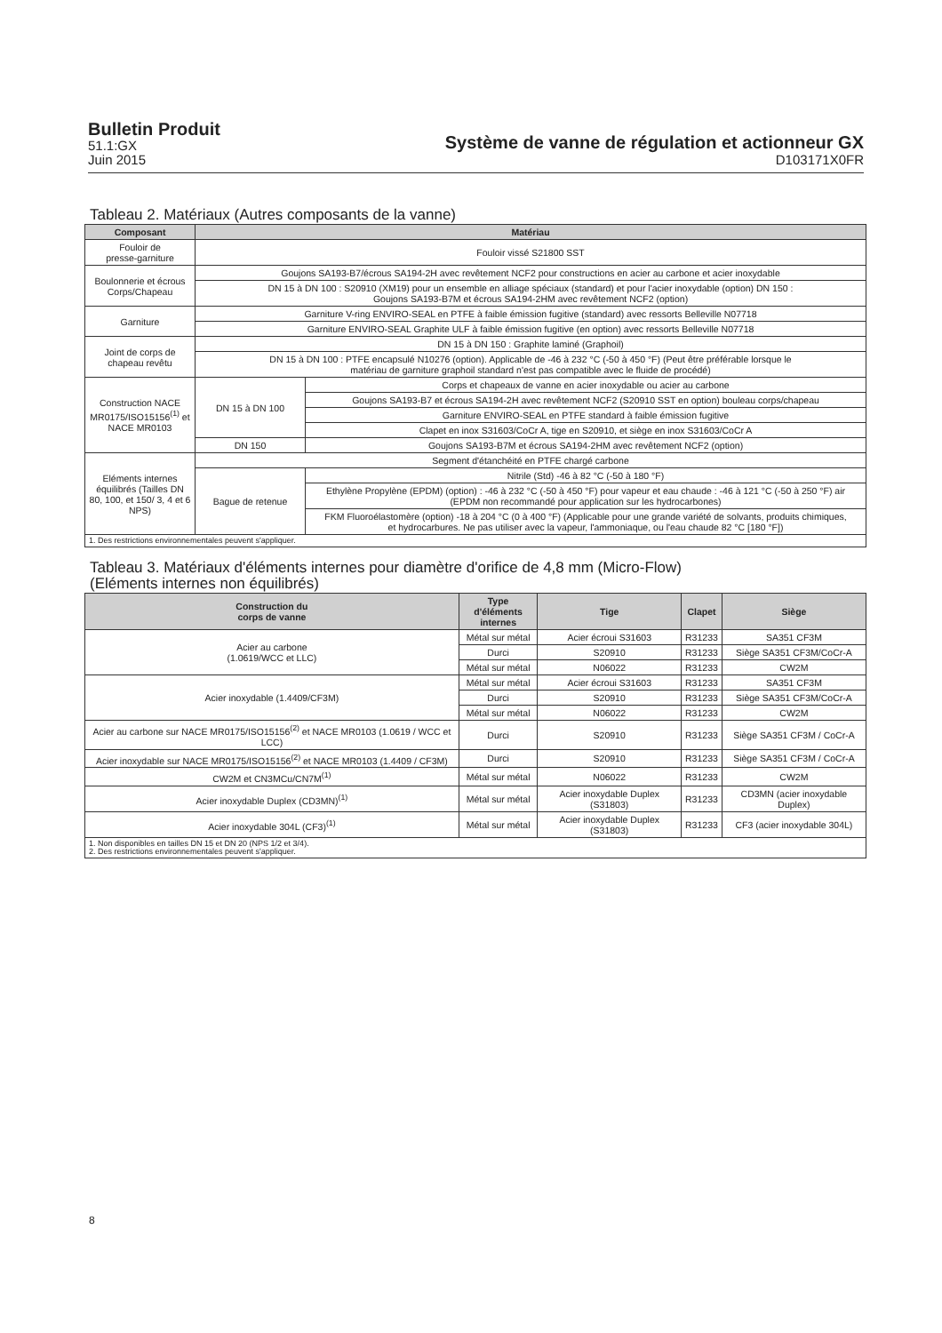Bulletin Produit
51.1:GX
Juin 2015
Système de vanne de régulation et actionneur GX
D103171X0FR
Tableau 2. Matériaux (Autres composants de la vanne)
| Composant | Matériau | |
| --- | --- | --- |
| Fouloir de presse-garniture | Fouloir vissé S21800 SST | |
| Boulonnerie et écrous Corps/Chapeau | Goujons SA193-B7/écrous SA194-2H avec revêtement NCF2 pour constructions en acier au carbone et acier inoxydable | |
| | DN 15 à DN 100 : S20910 (XM19) pour un ensemble en alliage spéciaux (standard) et pour l'acier inoxydable (option) DN 150 : Goujons SA193-B7M et écrous SA194-2HM avec revêtement NCF2 (option) | |
| Garniture | Garniture V-ring ENVIRO-SEAL en PTFE à faible émission fugitive (standard) avec ressorts Belleville N07718 | |
| | Garniture ENVIRO-SEAL Graphite ULF à faible émission fugitive (en option) avec ressorts Belleville N07718 | |
| Joint de corps de chapeau revêtu | DN 15 à DN 150 : Graphite laminé (Graphoil) | |
| | DN 15 à DN 100 : PTFE encapsulé N10276 (option). Applicable de -46 à 232 °C (-50 à 450 °F) (Peut être préférable lorsque le matériau de garniture graphoil standard n'est pas compatible avec le fluide de procédé) | |
| Construction NACE MR0175/ISO15156<sup>(1)</sup> et NACE MR0103 | DN 15 à DN 100 | Corps et chapeaux de vanne en acier inoxydable ou acier au carbone |
| | | Goujons SA193-B7 et écrous SA194-2H avec revêtement NCF2 (S20910 SST en option) bouleau corps/chapeau |
| | | Garniture ENVIRO-SEAL en PTFE standard à faible émission fugitive |
| | | Clapet en inox S31603/CoCr A, tige en S20910, et siège en inox S31603/CoCr A |
| | DN 150 | Goujons SA193-B7M et écrous SA194-2HM avec revêtement NCF2 (option) |
| Eléments internes équilibrés (Tailles DN 80, 100, et 150/ 3, 4 et 6 NPS) | Segment d'étanchéité en PTFE chargé carbone | |
| | Bague de retenue | Nitrile (Std) -46 à 82 °C (-50 à 180 °F) |
| | | Ethylène Propylène (EPDM) (option) : -46 à 232 °C (-50 à 450 °F) pour vapeur et eau chaude : -46 à 121 °C (-50 à 250 °F) air (EPDM non recommandé pour application sur les hydrocarbones) |
| | | FKM Fluoroélastomère (option) -18 à 204 °C (0 à 400 °F) (Applicable pour une grande variété de solvants, produits chimiques, et hydrocarbures. Ne pas utiliser avec la vapeur, l'ammoniaque, ou l'eau chaude 82 °C [180 °F]) |
| 1. Des restrictions environnementales peuvent s'appliquer. | | |
Tableau 3. Matériaux d'éléments internes pour diamètre d'orifice de 4,8 mm (Micro-Flow)
(Eléments internes non équilibrés)
| Construction du corps de vanne | Type d'éléments internes | Tige | Clapet | Siège |
| --- | --- | --- | --- | --- |
| Acier au carbone (1.0619/WCC et LLC) | Métal sur métal | Acier écroui S31603 | R31233 | SA351 CF3M |
| | Durci | S20910 | R31233 | Siège SA351 CF3M/CoCr-A |
| | Métal sur métal | N06022 | R31233 | CW2M |
| Acier inoxydable (1.4409/CF3M) | Métal sur métal | Acier écroui S31603 | R31233 | SA351 CF3M |
| | Durci | S20910 | R31233 | Siège SA351 CF3M/CoCr-A |
| | Métal sur métal | N06022 | R31233 | CW2M |
| Acier au carbone sur NACE MR0175/ISO15156<sup>(2)</sup> et NACE MR0103 (1.0619 / WCC et LCC) | Durci | S20910 | R31233 | Siège SA351 CF3M / CoCr-A |
| Acier inoxydable sur NACE MR0175/ISO15156<sup>(2)</sup> et NACE MR0103 (1.4409 / CF3M) | Durci | S20910 | R31233 | Siège SA351 CF3M / CoCr-A |
| CW2M et CN3MCu/CN7M<sup>(1)</sup> | Métal sur métal | N06022 | R31233 | CW2M |
| Acier inoxydable Duplex (CD3MN)<sup>(1)</sup> | Métal sur métal | Acier inoxydable Duplex (S31803) | R31233 | CD3MN (acier inoxydable Duplex) |
| Acier inoxydable 304L (CF3)<sup>(1)</sup> | Métal sur métal | Acier inoxydable Duplex (S31803) | R31233 | CF3 (acier inoxydable 304L) |
| 1. Non disponibles en tailles DN 15 et DN 20 (NPS 1/2 et 3/4). 2. Des restrictions environnementales peuvent s'appliquer. | | | | |
8